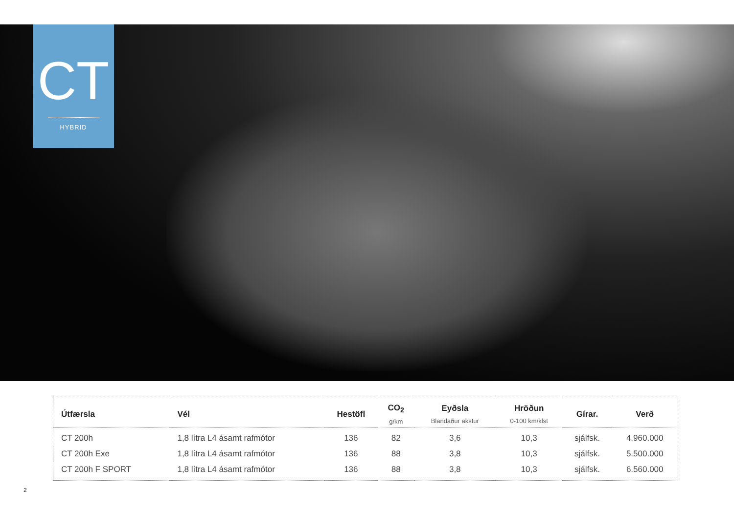CT
HYBRID
| Útfærsla | Vél | Hestöfl | CO<sub>2</sub> g/km | Eyðsla Blandaður akstur | Hröðun 0-100 km/klst | Gírar. | Verð |
| --- | --- | --- | --- | --- | --- | --- | --- |
| CT 200h | 1,8 lítra L4 ásamt rafmótor | 136 | 82 | 3,6 | 10,3 | sjálfsk. | 4.960.000 |
| CT 200h Exe | 1,8 lítra L4 ásamt rafmótor | 136 | 88 | 3,8 | 10,3 | sjálfsk. | 5.500.000 |
| CT 200h F SPORT | 1,8 lítra L4 ásamt rafmótor | 136 | 88 | 3,8 | 10,3 | sjálfsk. | 6.560.000 |
2